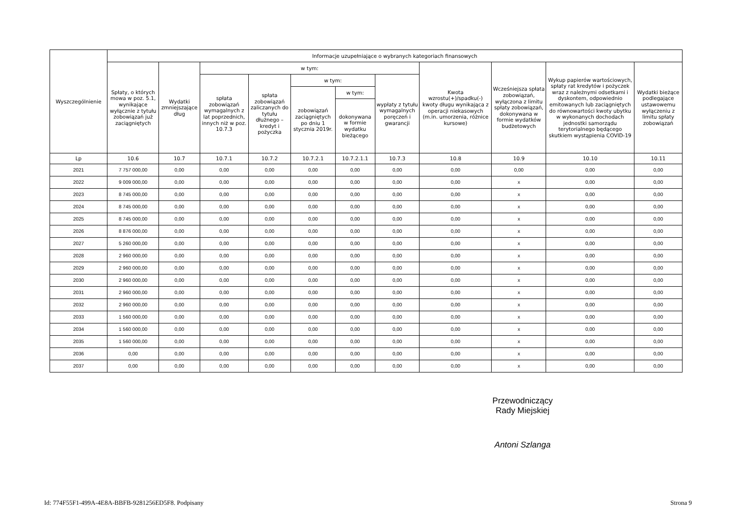| Wyszczególnienie | Informacje uzupełniające o wybranych kategoriach finansowych | | | | | | | | | | |
| --- | --- | --- | --- | --- | --- | --- | --- | --- | --- | --- | --- |
| | Spłaty, o których mowa w poz. 5.1, wynikające wyłącznie z tytułu zobowiązań już zaciągniętych | Wydatki zmniejszające dług | w tym: | | | | | Kwota wzrostu(+)/spadku(-) kwoty długu wynikająca z operacji niekasowych (m.in. umorzenia, różnice kursowe) | Wcześniejsza spłata zobowiązań, wyłączona z limitu spłaty zobowiązań, dokonywana w formie wydatków budżetowych | Wykup papierów wartościowych, spłaty rat kredytów i pożyczek wraz z należnymi odsetkami i dyskontem, odpowiednio emitowanych lub zaciągniętych do równowartości kwoty ubytku w wykonanych dochodach jednostki samorządu terytorialnego będącego skutkiem wystąpienia COVID-19 | Wydatki bieżące podlegające ustawowemu wyłączeniu z limitu spłaty zobowiązań |
| | | | spłata zobowiązań wymagalnych z lat poprzednich, innych niż w poz. 10.7.3 | spłata zobowiązań zaliczanych do tytułu dłużnego – kredyt i pożyczka | w tym: | | wypłaty z tytułu wymagalnych poręczeń i gwarancji | | | | |
| | | | | | zobowiązań zaciągniętych po dniu 1 stycznia 2019r. | w tym: | | | | | |
| | | | | | | dokonywana w formie wydatku bieżącego | | | | | |
| Lp | 10.6 | 10.7 | 10.7.1 | 10.7.2 | 10.7.2.1 | 10.7.2.1.1 | 10.7.3 | 10.8 | 10.9 | 10.10 | 10.11 |
| 2021 | 7 757 000,00 | 0,00 | 0,00 | 0,00 | 0,00 | 0,00 | 0,00 | 0,00 | 0,00 | 0,00 | 0,00 |
| 2022 | 9 009 000,00 | 0,00 | 0,00 | 0,00 | 0,00 | 0,00 | 0,00 | 0,00 | x | 0,00 | 0,00 |
| 2023 | 8 745 000,00 | 0,00 | 0,00 | 0,00 | 0,00 | 0,00 | 0,00 | 0,00 | x | 0,00 | 0,00 |
| 2024 | 8 745 000,00 | 0,00 | 0,00 | 0,00 | 0,00 | 0,00 | 0,00 | 0,00 | x | 0,00 | 0,00 |
| 2025 | 8 745 000,00 | 0,00 | 0,00 | 0,00 | 0,00 | 0,00 | 0,00 | 0,00 | x | 0,00 | 0,00 |
| 2026 | 8 876 000,00 | 0,00 | 0,00 | 0,00 | 0,00 | 0,00 | 0,00 | 0,00 | x | 0,00 | 0,00 |
| 2027 | 5 260 000,00 | 0,00 | 0,00 | 0,00 | 0,00 | 0,00 | 0,00 | 0,00 | x | 0,00 | 0,00 |
| 2028 | 2 960 000,00 | 0,00 | 0,00 | 0,00 | 0,00 | 0,00 | 0,00 | 0,00 | x | 0,00 | 0,00 |
| 2029 | 2 960 000,00 | 0,00 | 0,00 | 0,00 | 0,00 | 0,00 | 0,00 | 0,00 | x | 0,00 | 0,00 |
| 2030 | 2 960 000,00 | 0,00 | 0,00 | 0,00 | 0,00 | 0,00 | 0,00 | 0,00 | x | 0,00 | 0,00 |
| 2031 | 2 960 000,00 | 0,00 | 0,00 | 0,00 | 0,00 | 0,00 | 0,00 | 0,00 | x | 0,00 | 0,00 |
| 2032 | 2 960 000,00 | 0,00 | 0,00 | 0,00 | 0,00 | 0,00 | 0,00 | 0,00 | x | 0,00 | 0,00 |
| 2033 | 1 560 000,00 | 0,00 | 0,00 | 0,00 | 0,00 | 0,00 | 0,00 | 0,00 | x | 0,00 | 0,00 |
| 2034 | 1 560 000,00 | 0,00 | 0,00 | 0,00 | 0,00 | 0,00 | 0,00 | 0,00 | x | 0,00 | 0,00 |
| 2035 | 1 560 000,00 | 0,00 | 0,00 | 0,00 | 0,00 | 0,00 | 0,00 | 0,00 | x | 0,00 | 0,00 |
| 2036 | 0,00 | 0,00 | 0,00 | 0,00 | 0,00 | 0,00 | 0,00 | 0,00 | x | 0,00 | 0,00 |
| 2037 | 0,00 | 0,00 | 0,00 | 0,00 | 0,00 | 0,00 | 0,00 | 0,00 | x | 0,00 | 0,00 |
Przewodniczący
Rady Miejskiej
Antoni Szlanga
Id: 774F55F1-499A-4E8A-BBFB-9281256ED5F8. Podpisany Strona 9